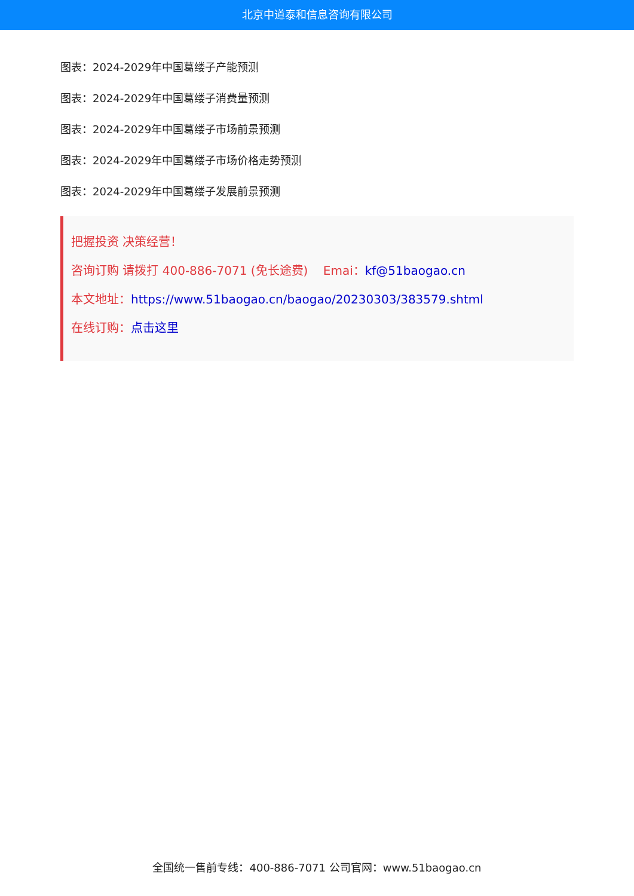北京中道泰和信息咨询有限公司
图表：2024-2029年中国葛缕子产能预测
图表：2024-2029年中国葛缕子消费量预测
图表：2024-2029年中国葛缕子市场前景预测
图表：2024-2029年中国葛缕子市场价格走势预测
图表：2024-2029年中国葛缕子发展前景预测
把握投资 决策经营！
咨询订购 请拨打 400-886-7071 (免长途费) Emai：kf@51baogao.cn
本文地址：https://www.51baogao.cn/baogao/20230303/383579.shtml
在线订购：点击这里
全国统一售前专线：400-886-7071 公司官网：www.51baogao.cn